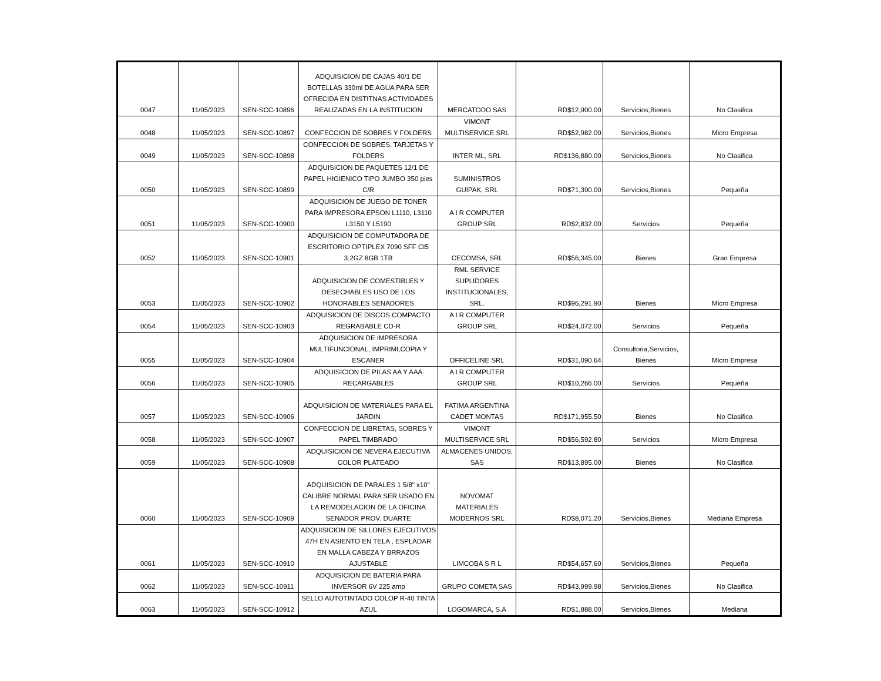| 0047 | 11/05/2023 | SEN-SCC-10896 | ADQUISICION DE CAJAS 40/1 DE BOTELLAS 330ml DE AGUA PARA SER OFRECIDA EN DISTITNAS ACTIVIDADES REALIZADAS EN LA INSTITUCION | MERCATODO SAS | RD$12,900.00 | Servicios,Bienes | No Clasifica |
| 0048 | 11/05/2023 | SEN-SCC-10897 | CONFECCION DE SOBRES Y FOLDERS | VIMONT MULTISERVICE SRL | RD$52,982.00 | Servicios,Bienes | Micro Empresa |
| 0049 | 11/05/2023 | SEN-SCC-10898 | CONFECCION DE SOBRES, TARJETAS Y FOLDERS | INTER ML, SRL | RD$136,880.00 | Servicios,Bienes | No Clasifica |
| 0050 | 11/05/2023 | SEN-SCC-10899 | ADQUISICION DE PAQUETES 12/1 DE PAPEL HIGIENICO TIPO JUMBO 350 pies C/R | SUMINISTROS GUIPAK, SRL | RD$71,390.00 | Servicios,Bienes | Pequeña |
| 0051 | 11/05/2023 | SEN-SCC-10900 | ADQUISICION DE JUEGO DE TONER PARA IMPRESORA EPSON L1110, L3110 L3150 Y L5190 | A I R COMPUTER GROUP SRL | RD$2,832.00 | Servicios | Pequeña |
| 0052 | 11/05/2023 | SEN-SCC-10901 | ADQUISICION DE COMPUTADORA DE ESCRITORIO OPTIPLEX 7090 SFF CI5 3.2GZ 8GB 1TB | CECOMSA, SRL | RD$56,345.00 | Bienes | Gran Empresa |
| 0053 | 11/05/2023 | SEN-SCC-10902 | ADQUISICION DE COMESTIBLES Y DESECHABLES USO DE LOS HONORABLES SENADORES | RML SERVICE SUPLIDORES INSTITUCIONALES, SRL. | RD$96,291.90 | Bienes | Micro Empresa |
| 0054 | 11/05/2023 | SEN-SCC-10903 | ADQUISICION DE DISCOS COMPACTO REGRABABLE CD-R | A I R COMPUTER GROUP SRL | RD$24,072.00 | Servicios | Pequeña |
| 0055 | 11/05/2023 | SEN-SCC-10904 | ADQUISICION DE IMPRESORA MULTIFUNCIONAL, IMPRIMI,COPIA Y ESCANER | OFFICELINE SRL | RD$31,090.64 | Consultoria,Servicios, Bienes | Micro Empresa |
| 0056 | 11/05/2023 | SEN-SCC-10905 | ADQUISICION DE PILAS AA Y AAA RECARGABLES | A I R COMPUTER GROUP SRL | RD$10,266.00 | Servicios | Pequeña |
| 0057 | 11/05/2023 | SEN-SCC-10906 | ADQUISICION DE MATERIALES PARA EL JARDIN | FATIMA ARGENTINA CADET MONTAS | RD$171,955.50 | Bienes | No Clasifica |
| 0058 | 11/05/2023 | SEN-SCC-10907 | CONFECCION DE LIBRETAS, SOBRES Y PAPEL TIMBRADO | VIMONT MULTISERVICE SRL | RD$56,592.80 | Servicios | Micro Empresa |
| 0059 | 11/05/2023 | SEN-SCC-10908 | ADQUISICION DE NEVERA EJECUTIVA COLOR PLATEADO | ALMACENES UNIDOS, SAS | RD$13,895.00 | Bienes | No Clasifica |
| 0060 | 11/05/2023 | SEN-SCC-10909 | ADQUISICION DE PARALES 1 5/8" x10" CALIBRE NORMAL PARA SER USADO EN LA REMODELACION DE LA OFICINA SENADOR PROV. DUARTE | NOVOMAT MATERIALES MODERNOS SRL | RD$8,071.20 | Servicios,Bienes | Mediana Empresa |
| 0061 | 11/05/2023 | SEN-SCC-10910 | ADQUISICION DE SILLONES EJECUTIVOS 47H EN ASIENTO EN TELA , ESPLADAR EN MALLA CABEZA Y BRRAZOS AJUSTABLE | LIMCOBA S R L | RD$54,657.60 | Servicios,Bienes | Pequeña |
| 0062 | 11/05/2023 | SEN-SCC-10911 | ADQUISICION DE BATERIA PARA INVERSOR 6V 225 amp | GRUPO COMETA SAS | RD$43,999.98 | Servicios,Bienes | No Clasifica |
| 0063 | 11/05/2023 | SEN-SCC-10912 | SELLO AUTOTINTADO COLOP R-40 TINTA AZUL | LOGOMARCA, S.A | RD$1,888.00 | Servicios,Bienes | Mediana |